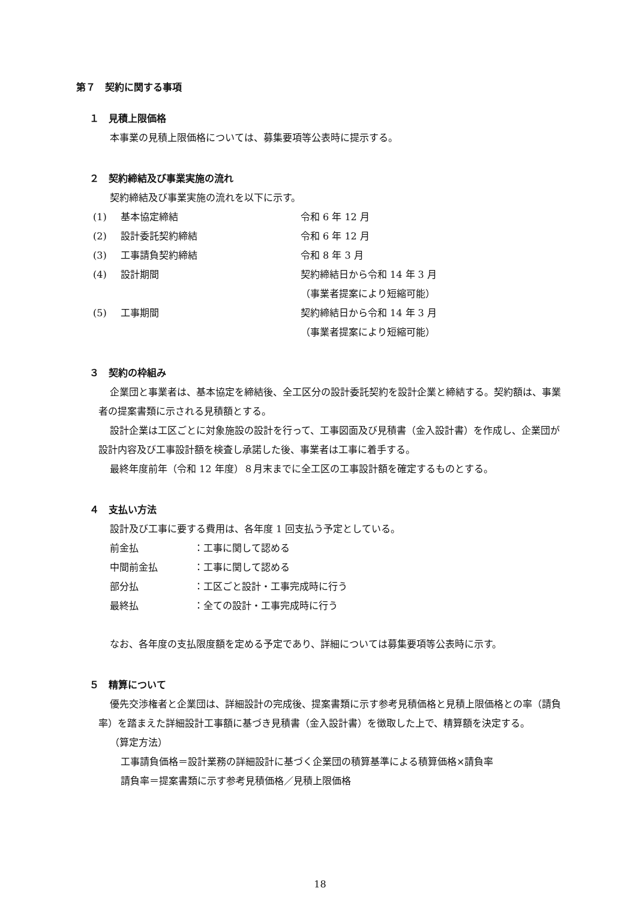第７　契約に関する事項
１　見積上限価格
本事業の見積上限価格については、募集要項等公表時に提示する。
２　契約締結及び事業実施の流れ
契約締結及び事業実施の流れを以下に示す。
(1) 基本協定締結 令和 6 年 12 月
(2) 設計委託契約締結 令和 6 年 12 月
(3) 工事請負契約締結 令和 8 年 3 月
(4) 設計期間 契約締結日から令和 14 年 3 月
（事業者提案により短縮可能）
(5) 工事期間 契約締結日から令和 14 年 3 月
（事業者提案により短縮可能）
３　契約の枠組み
企業団と事業者は、基本協定を締結後、全工区分の設計委託契約を設計企業と締結する。契約額は、事業者の提案書類に示される見積額とする。
設計企業は工区ごとに対象施設の設計を行って、工事図面及び見積書（金入設計書）を作成し、企業団が設計内容及び工事設計額を検査し承諾した後、事業者は工事に着手する。
最終年度前年（令和 12 年度）８月末までに全工区の工事設計額を確定するものとする。
４　支払い方法
設計及び工事に要する費用は、各年度 1 回支払う予定としている。
前金払 ：工事に関して認める
中間前金払 ：工事に関して認める
部分払 ：工区ごと設計・工事完成時に行う
最終払 ：全ての設計・工事完成時に行う
なお、各年度の支払限度額を定める予定であり、詳細については募集要項等公表時に示す。
５　精算について
優先交渉権者と企業団は、詳細設計の完成後、提案書類に示す参考見積価格と見積上限価格との率（請負率）を踏まえた詳細設計工事額に基づき見積書（金入設計書）を徴取した上で、精算額を決定する。
（算定方法）
工事請負価格＝設計業務の詳細設計に基づく企業団の積算基準による積算価格×請負率
請負率＝提案書類に示す参考見積価格／見積上限価格
18